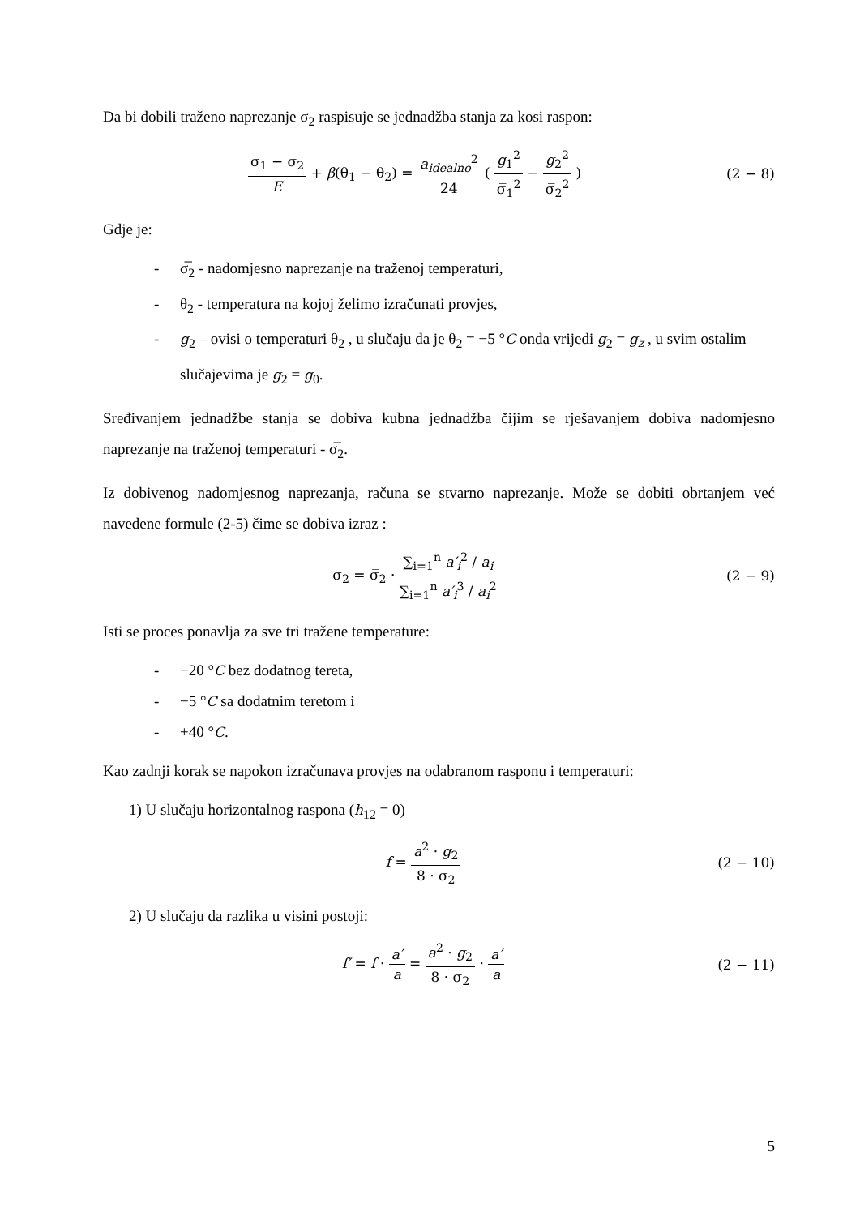Da bi dobili traženo naprezanje σ<sub>2</sub> raspisuje se jednadžba stanja za kosi raspon:
σ̅<sub>1</sub> − σ̅<sub>2</sub> E + β(θ<sub>1</sub> − θ<sub>2</sub>) = a<sub>idealno</sub><sup>2</sup> 24 ( g<sub>1</sub><sup>2</sup> σ̅<sub>1</sub><sup>2</sup> − g<sub>2</sub><sup>2</sup> σ̅<sub>2</sub><sup>2</sup> )
(2 − 8)
Gdje je:
- σ̅<sub>2</sub> - nadomjesno naprezanje na traženoj temperaturi,
- θ<sub>2</sub> - temperatura na kojoj želimo izračunati provjes,
- g<sub>2</sub> – ovisi o temperaturi θ<sub>2</sub> , u slučaju da je θ<sub>2</sub> = −5 °C onda vrijedi g<sub>2</sub> = g<sub>z</sub> , u svim ostalim slučajevima je g<sub>2</sub> = g<sub>0</sub>.
Sređivanjem jednadžbe stanja se dobiva kubna jednadžba čijim se rješavanjem dobiva nadomjesno naprezanje na traženoj temperaturi - σ̅<sub>2</sub>.
Iz dobivenog nadomjesnog naprezanja, računa se stvarno naprezanje. Može se dobiti obrtanjem već navedene formule (2-5) čime se dobiva izraz :
σ<sub>2</sub> = σ̅<sub>2</sub> · ∑<sub>i=1</sub><sup>n</sup> a′<sub>i</sub><sup>2</sup> / a<sub>i</sub> ∑<sub>i=1</sub><sup>n</sup> a′<sub>i</sub><sup>3</sup> / a<sub>i</sub><sup>2</sup>
(2 − 9)
Isti se proces ponavlja za sve tri tražene temperature:
- −20 °C bez dodatnog tereta,
- −5 °C sa dodatnim teretom i
- +40 °C.
Kao zadnji korak se napokon izračunava provjes na odabranom rasponu i temperaturi:
1) U slučaju horizontalnog raspona (h<sub>12</sub> = 0)
f = a<sup>2</sup> · g<sub>2</sub> 8 · σ<sub>2</sub>
(2 − 10)
2) U slučaju da razlika u visini postoji:
f′ = f · a′ a = a<sup>2</sup> · g<sub>2</sub> 8 · σ<sub>2</sub> · a′ a
(2 − 11)
5